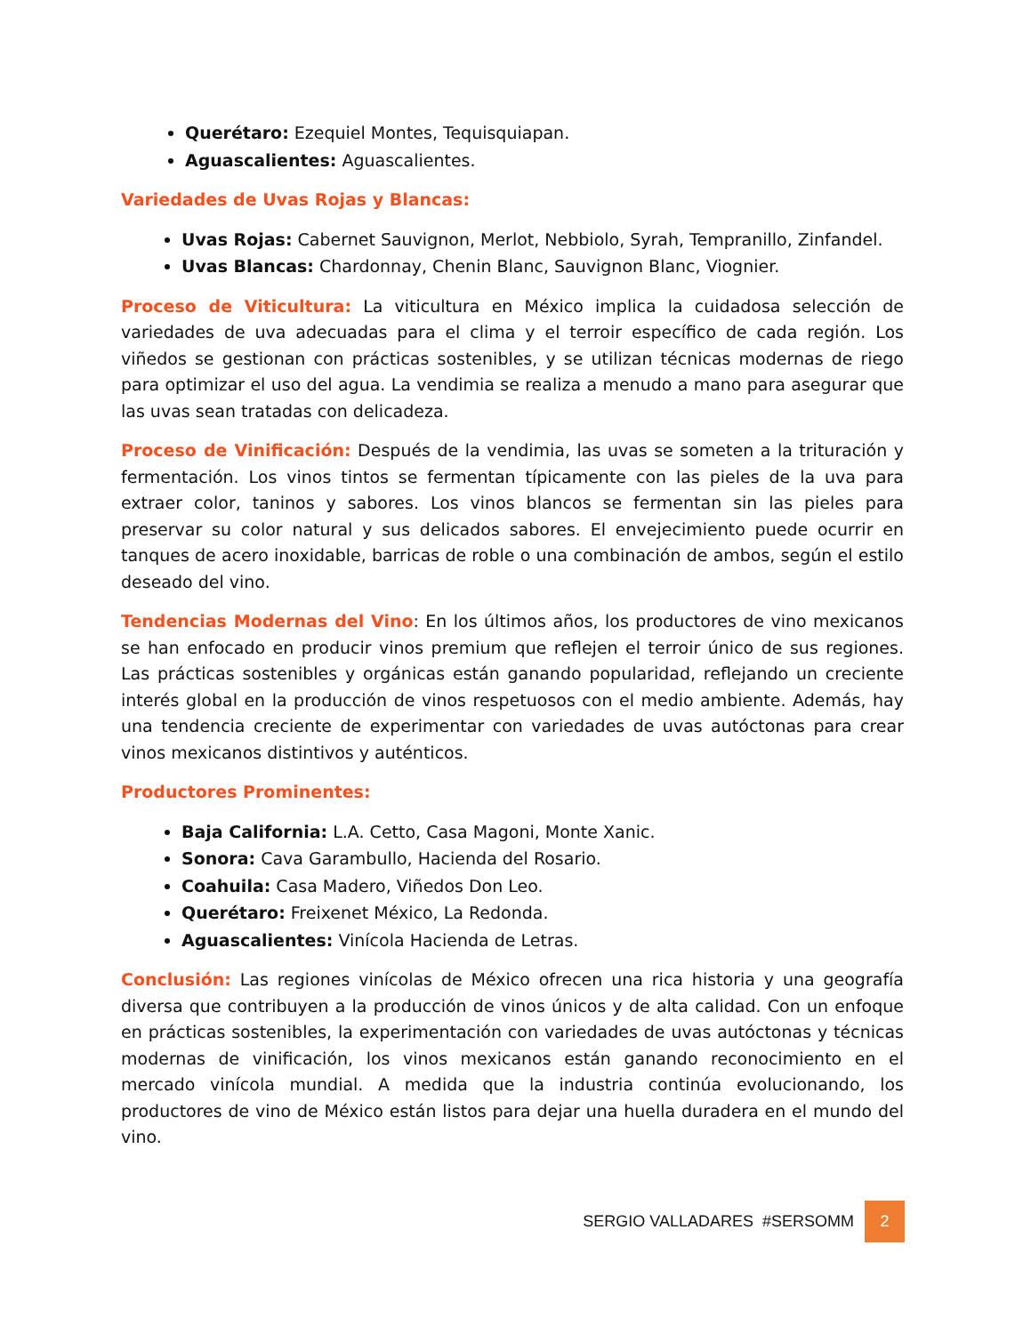Querétaro: Ezequiel Montes, Tequisquiapan.
Aguascalientes: Aguascalientes.
Variedades de Uvas Rojas y Blancas:
Uvas Rojas: Cabernet Sauvignon, Merlot, Nebbiolo, Syrah, Tempranillo, Zinfandel.
Uvas Blancas: Chardonnay, Chenin Blanc, Sauvignon Blanc, Viognier.
Proceso de Viticultura: La viticultura en México implica la cuidadosa selección de variedades de uva adecuadas para el clima y el terroir específico de cada región. Los viñedos se gestionan con prácticas sostenibles, y se utilizan técnicas modernas de riego para optimizar el uso del agua. La vendimia se realiza a menudo a mano para asegurar que las uvas sean tratadas con delicadeza.
Proceso de Vinificación: Después de la vendimia, las uvas se someten a la trituración y fermentación. Los vinos tintos se fermentan típicamente con las pieles de la uva para extraer color, taninos y sabores. Los vinos blancos se fermentan sin las pieles para preservar su color natural y sus delicados sabores. El envejecimiento puede ocurrir en tanques de acero inoxidable, barricas de roble o una combinación de ambos, según el estilo deseado del vino.
Tendencias Modernas del Vino: En los últimos años, los productores de vino mexicanos se han enfocado en producir vinos premium que reflejen el terroir único de sus regiones. Las prácticas sostenibles y orgánicas están ganando popularidad, reflejando un creciente interés global en la producción de vinos respetuosos con el medio ambiente. Además, hay una tendencia creciente de experimentar con variedades de uvas autóctonas para crear vinos mexicanos distintivos y auténticos.
Productores Prominentes:
Baja California: L.A. Cetto, Casa Magoni, Monte Xanic.
Sonora: Cava Garambullo, Hacienda del Rosario.
Coahuila: Casa Madero, Viñedos Don Leo.
Querétaro: Freixenet México, La Redonda.
Aguascalientes: Vinícola Hacienda de Letras.
Conclusión: Las regiones vinícolas de México ofrecen una rica historia y una geografía diversa que contribuyen a la producción de vinos únicos y de alta calidad. Con un enfoque en prácticas sostenibles, la experimentación con variedades de uvas autóctonas y técnicas modernas de vinificación, los vinos mexicanos están ganando reconocimiento en el mercado vinícola mundial. A medida que la industria continúa evolucionando, los productores de vino de México están listos para dejar una huella duradera en el mundo del vino.
SERGIO VALLADARES #SERSOMM 2